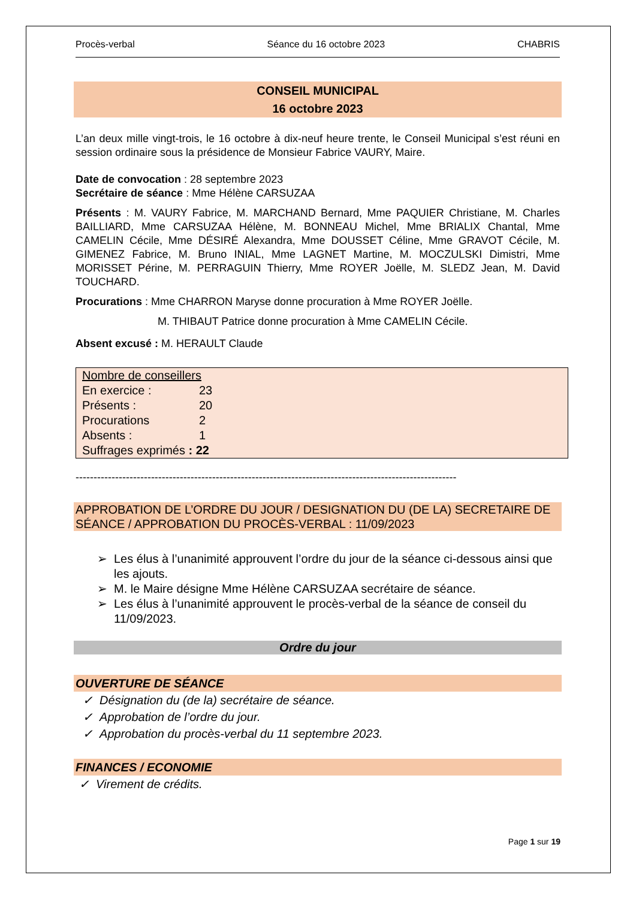Procès-verbal Séance du 16 octobre 2023 CHABRIS
CONSEIL MUNICIPAL
16 octobre 2023
L’an deux mille vingt-trois, le 16 octobre à dix-neuf heure trente, le Conseil Municipal s’est réuni en session ordinaire sous la présidence de Monsieur Fabrice VAURY, Maire.
Date de convocation : 28 septembre 2023
Secrétaire de séance : Mme Hélène CARSUZAA
Présents : M. VAURY Fabrice, M. MARCHAND Bernard, Mme PAQUIER Christiane, M. Charles BAILLIARD, Mme CARSUZAA Hélène, M. BONNEAU Michel, Mme BRIALIX Chantal, Mme CAMELIN Cécile, Mme DÉSIRÉ Alexandra, Mme DOUSSET Céline, Mme GRAVOT Cécile, M. GIMENEZ Fabrice, M. Bruno INIAL, Mme LAGNET Martine, M. MOCZULSKI Dimistri, Mme MORISSET Périne, M. PERRAGUIN Thierry, Mme ROYER Joëlle, M. SLEDZ Jean, M. David TOUCHARD.
Procurations : Mme CHARRON Maryse donne procuration à Mme ROYER Joëlle.
M. THIBAUT Patrice donne procuration à Mme CAMELIN Cécile.
Absent excusé : M. HERAULT Claude
Nombre de conseillers
En exercice : 23
Présents : 20
Procurations 2
Absents : 1
Suffrages exprimés : 22
----------------------------------------------------------------------------------------------------------
APPROBATION DE L’ORDRE DU JOUR / DESIGNATION DU (DE LA) SECRETAIRE DE SÉANCE / APPROBATION DU PROCÈS-VERBAL : 11/09/2023
Les élus à l’unanimité approuvent l’ordre du jour de la séance ci-dessous ainsi que les ajouts.
M. le Maire désigne Mme Hélène CARSUZAA secrétaire de séance.
Les élus à l’unanimité approuvent le procès-verbal de la séance de conseil du 11/09/2023.
Ordre du jour
OUVERTURE DE SÉANCE
✓ Désignation du (de la) secrétaire de séance.
✓ Approbation de l’ordre du jour.
✓ Approbation du procès-verbal du 11 septembre 2023.
FINANCES / ECONOMIE
✓ Virement de crédits.
Page 1 sur 19